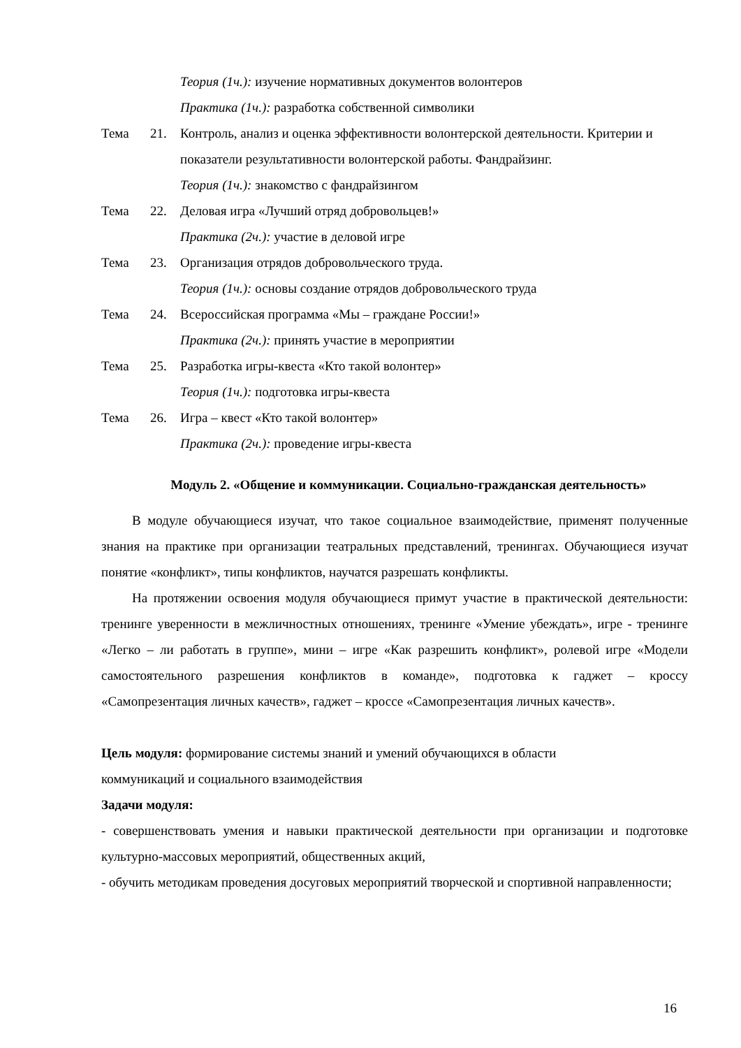Теория (1ч.): изучение нормативных документов волонтеров
Практика (1ч.): разработка собственной символики
Тема 21. Контроль, анализ и оценка эффективности волонтерской деятельности. Критерии и
показатели результативности волонтерской работы. Фандрайзинг.
Теория (1ч.): знакомство с фандрайзингом
Тема 22. Деловая игра «Лучший отряд добровольцев!»
Практика (2ч.): участие в деловой игре
Тема 23. Организация отрядов добровольческого труда.
Теория (1ч.): основы создание отрядов добровольческого труда
Тема 24. Всероссийская программа «Мы – граждане России!»
Практика (2ч.): принять участие в мероприятии
Тема 25. Разработка игры-квеста «Кто такой волонтер»
Теория (1ч.): подготовка игры-квеста
Тема 26. Игра – квест «Кто такой волонтер»
Практика (2ч.): проведение игры-квеста
Модуль 2. «Общение и коммуникации. Социально-гражданская деятельность»
В модуле обучающиеся изучат, что такое социальное взаимодействие, применят полученные знания на практике при организации театральных представлений, тренингах. Обучающиеся изучат понятие «конфликт», типы конфликтов, научатся разрешать конфликты.
На протяжении освоения модуля обучающиеся примут участие в практической деятельности: тренинге уверенности в межличностных отношениях, тренинге «Умение убеждать», игре - тренинге «Легко – ли работать в группе», мини – игре «Как разрешить конфликт», ролевой игре «Модели самостоятельного разрешения конфликтов в команде», подготовка к гаджет – кроссу «Самопрезентация личных качеств», гаджет – кроссе «Самопрезентация личных качеств».
Цель модуля: формирование системы знаний и умений обучающихся в области
коммуникаций и социального взаимодействия
Задачи модуля:
- совершенствовать умения и навыки практической деятельности при организации и подготовке культурно-массовых мероприятий, общественных акций,
- обучить методикам проведения досуговых мероприятий творческой и спортивной направленности;
16